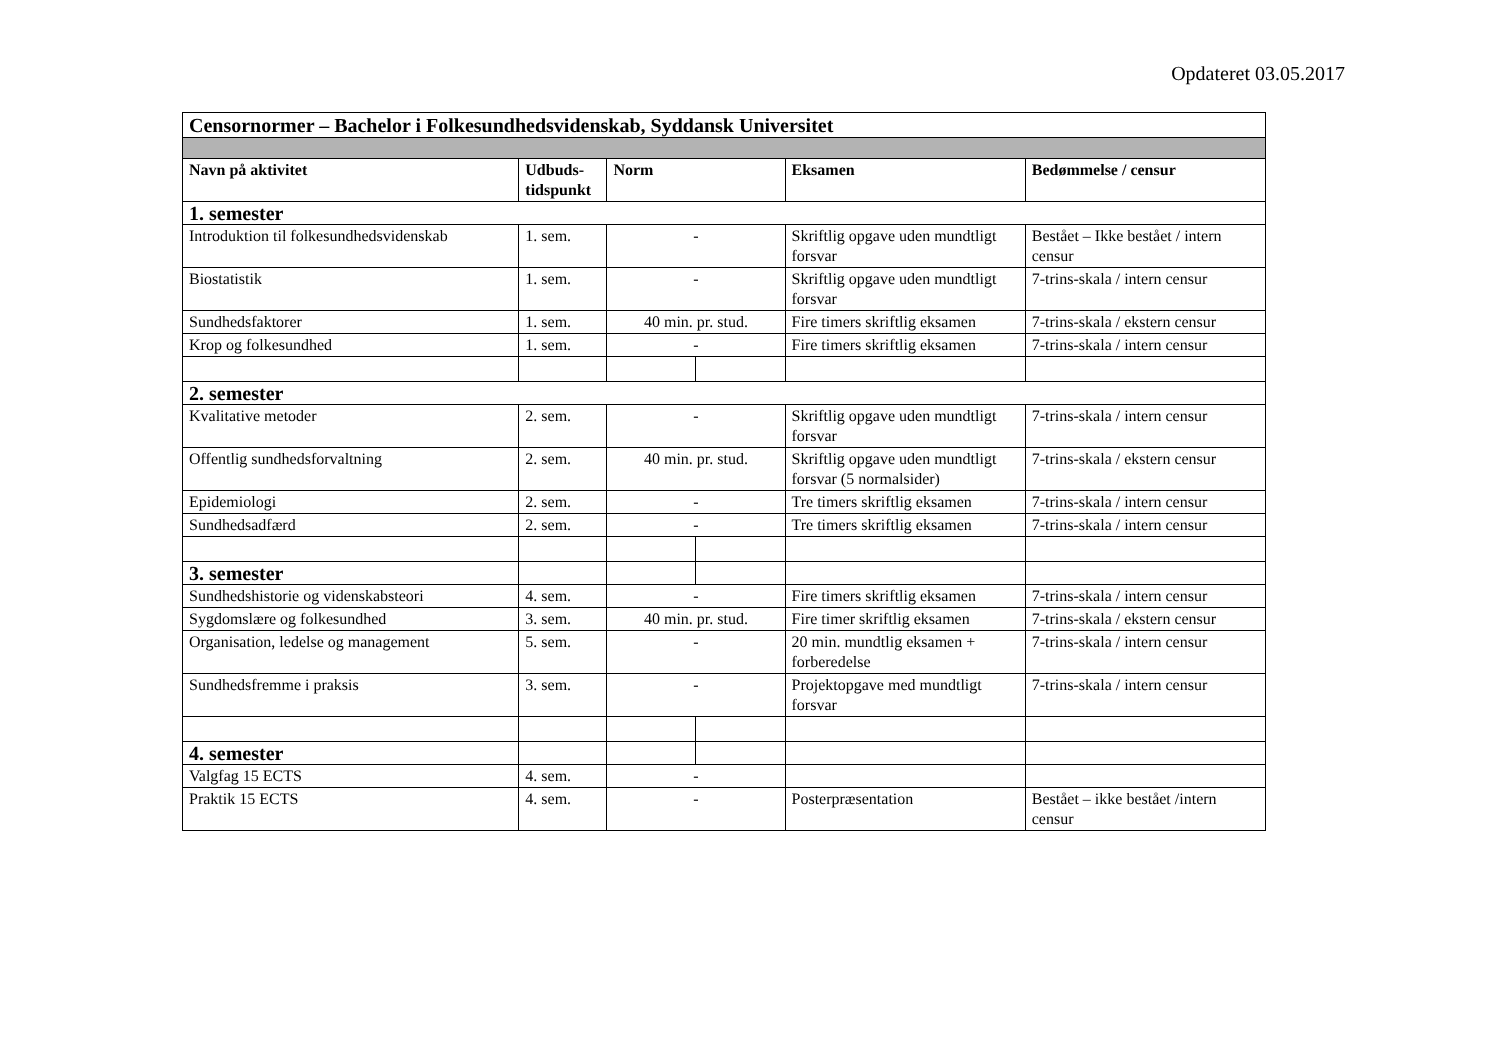Opdateret 03.05.2017
| Censornormer – Bachelor i Folkesundhedsvidenskab, Syddansk Universitet | | | | | |
| Navn på aktivitet | Udbuds- tidspunkt | Norm | | Eksamen | Bedømmelse / censur |
| 1. semester | | | | | |
| Introduktion til folkesundhedsvidenskab | 1. sem. | - | | Skriftlig opgave uden mundtligt forsvar | Bestået – Ikke bestået / intern censur |
| Biostatistik | 1. sem. | - | | Skriftlig opgave uden mundtligt forsvar | 7-trins-skala / intern censur |
| Sundhedsfaktorer | 1. sem. | 40 min. pr. stud. | | Fire timers skriftlig eksamen | 7-trins-skala / ekstern censur |
| Krop og folkesundhed | 1. sem. | - | | Fire timers skriftlig eksamen | 7-trins-skala / intern censur |
| 2. semester | | | | | |
| Kvalitative metoder | 2. sem. | - | | Skriftlig opgave uden mundtligt forsvar | 7-trins-skala / intern censur |
| Offentlig sundhedsforvaltning | 2. sem. | 40 min. pr. stud. | | Skriftlig opgave uden mundtligt forsvar (5 normalsider) | 7-trins-skala / ekstern censur |
| Epidemiologi | 2. sem. | - | | Tre timers skriftlig eksamen | 7-trins-skala / intern censur |
| Sundhedsadfærd | 2. sem. | - | | Tre timers skriftlig eksamen | 7-trins-skala / intern censur |
| 3. semester | | | | | |
| Sundhedshistorie og videnskabsteori | 4. sem. | - | | Fire timers skriftlig eksamen | 7-trins-skala / intern censur |
| Sygdomslære og folkesundhed | 3. sem. | 40 min. pr. stud. | | Fire timer skriftlig eksamen | 7-trins-skala / ekstern censur |
| Organisation, ledelse og management | 5. sem. | - | | 20 min. mundtlig eksamen + forberedelse | 7-trins-skala / intern censur |
| Sundhedsfremme i praksis | 3. sem. | - | | Projektopgave med mundtligt forsvar | 7-trins-skala / intern censur |
| 4. semester | | | | | |
| Valgfag 15 ECTS | 4. sem. | - | | | |
| Praktik 15 ECTS | 4. sem. | - | | Posterpræsentation | Bestået – ikke bestået /intern censur |